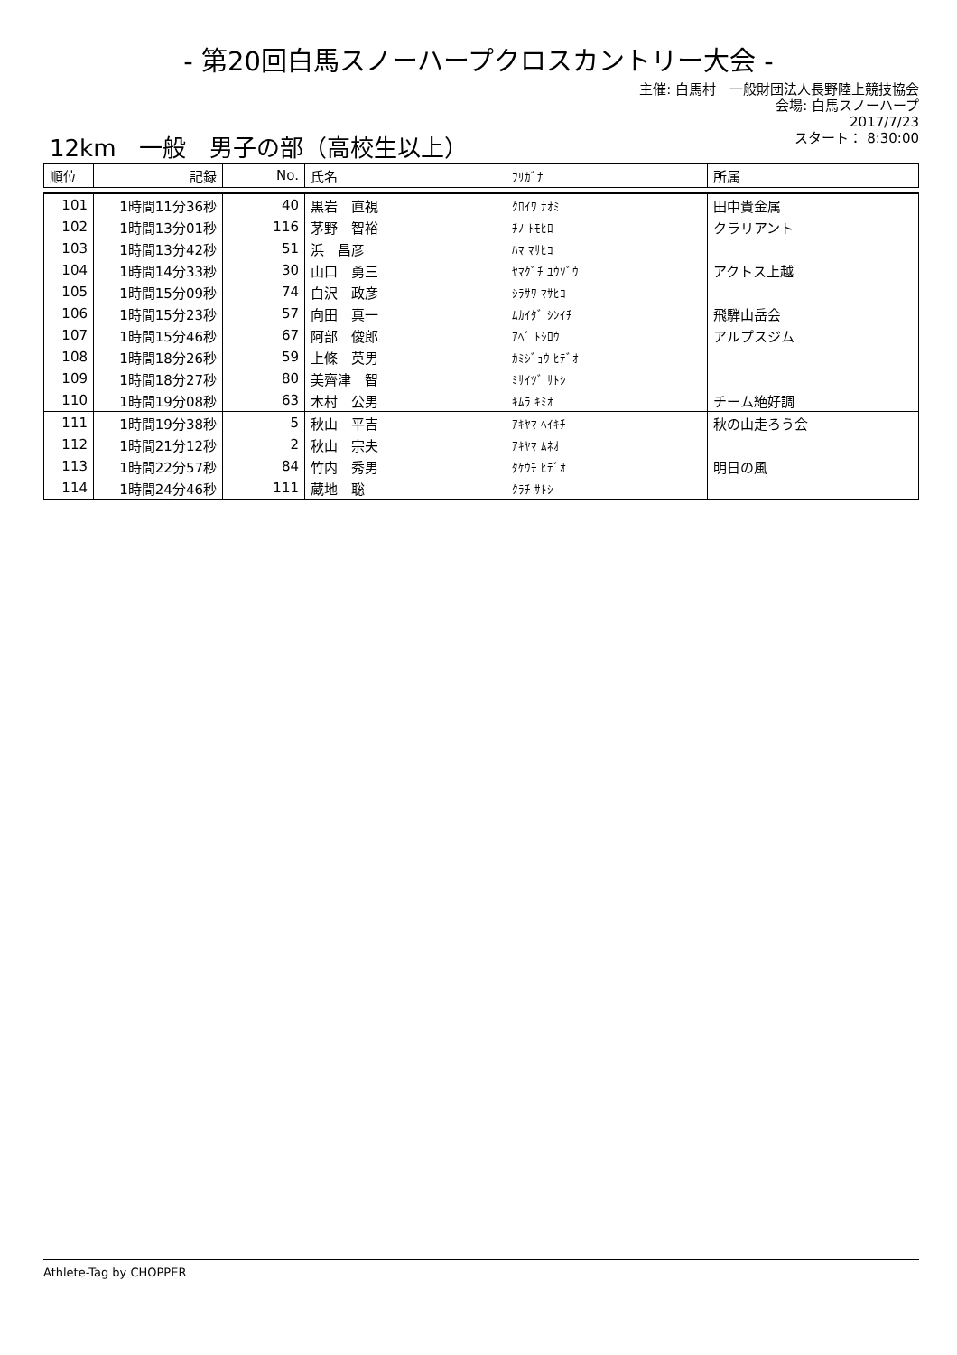- 第20回白馬スノーハープクロスカントリー大会 -
主催: 白馬村　一般財団法人長野陸上競技協会
会場: 白馬スノーハープ
2017/7/23
スタート： 8:30:00
12km　一般　男子の部（高校生以上）
| 順位 | 記録 | No. | 氏名 | ﾌﾘｶﾞﾅ | 所属 |
| --- | --- | --- | --- | --- | --- |
| 101 | 1時間11分36秒 | 40 | 黒岩 直視 | ｸﾛｲﾜ ﾅｵﾐ | 田中貴金属 |
| 102 | 1時間13分01秒 | 116 | 茅野 智裕 | ﾁﾉ ﾄﾓﾋﾛ | クラリアント |
| 103 | 1時間13分42秒 | 51 | 浜 昌彦 | ﾊﾏ ﾏｻﾋｺ | |
| 104 | 1時間14分33秒 | 30 | 山口 勇三 | ﾔﾏｸﾞﾁ ﾕｳｿﾞｳ | アクトス上越 |
| 105 | 1時間15分09秒 | 74 | 白沢 政彦 | ｼﾗｻﾜ ﾏｻﾋｺ | |
| 106 | 1時間15分23秒 | 57 | 向田 真一 | ﾑｶｲﾀﾞ ｼﾝｲﾁ | 飛騨山岳会 |
| 107 | 1時間15分46秒 | 67 | 阿部 俊郎 | ｱﾍﾞ ﾄｼﾛｳ | アルプスジム |
| 108 | 1時間18分26秒 | 59 | 上條 英男 | ｶﾐｼﾞｮｳ ﾋﾃﾞｵ | |
| 109 | 1時間18分27秒 | 80 | 美齊津 智 | ﾐｻｲﾂﾞ ｻﾄｼ | |
| 110 | 1時間19分08秒 | 63 | 木村 公男 | ｷﾑﾗ ｷﾐｵ | チーム絶好調 |
| 111 | 1時間19分38秒 | 5 | 秋山 平吉 | ｱｷﾔﾏ ﾍｲｷﾁ | 秋の山走ろう会 |
| 112 | 1時間21分12秒 | 2 | 秋山 宗夫 | ｱｷﾔﾏ ﾑﾈｵ | |
| 113 | 1時間22分57秒 | 84 | 竹内 秀男 | ﾀｹｳﾁ ﾋﾃﾞｵ | 明日の風 |
| 114 | 1時間24分46秒 | 111 | 蔵地 聡 | ｸﾗﾁ ｻﾄｼ | |
Athlete-Tag by CHOPPER